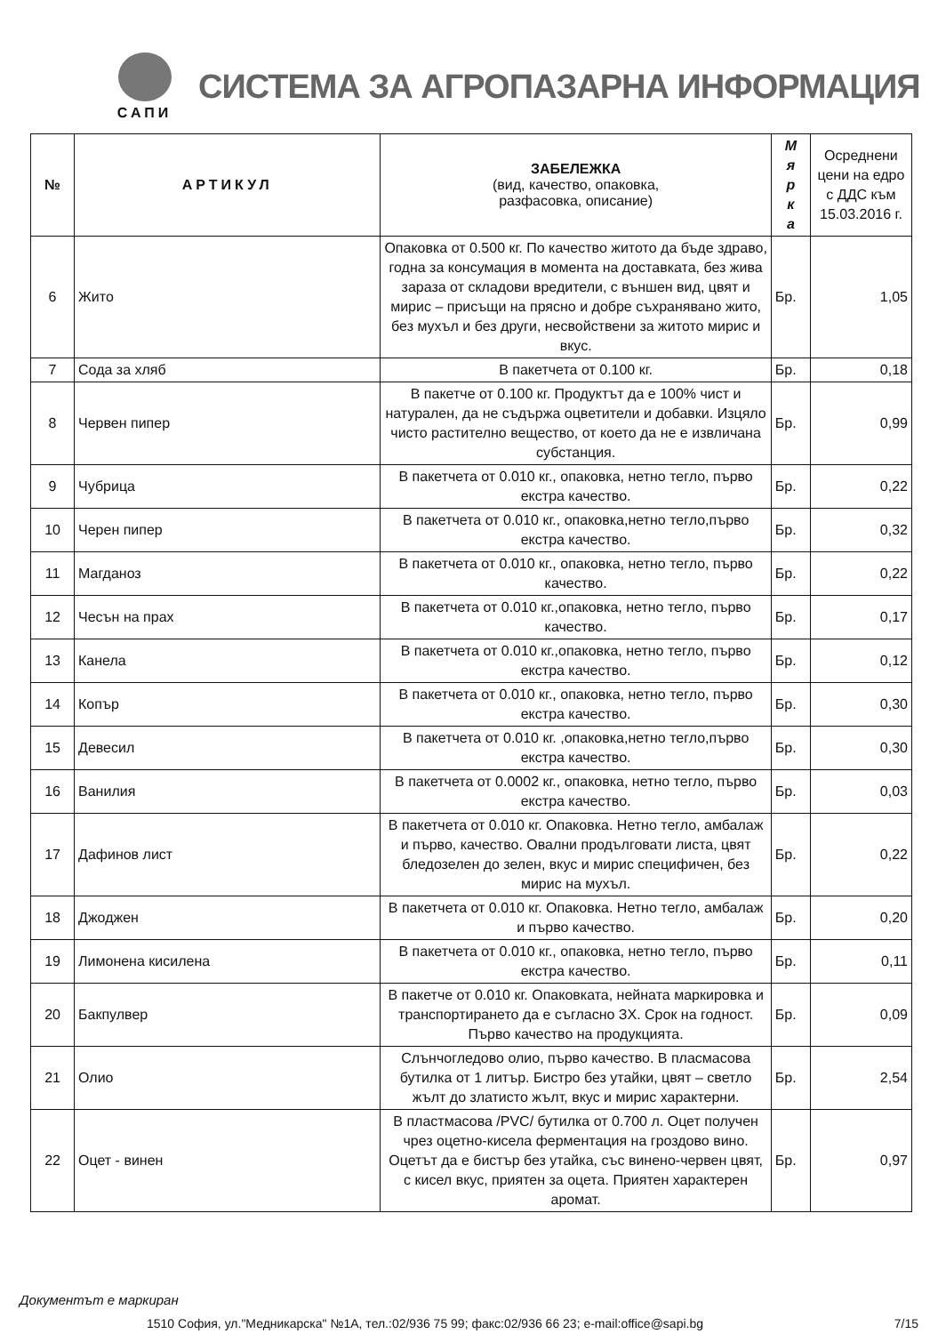САПИ
СИСТЕМА ЗА АГРОПАЗАРНА ИНФОРМАЦИЯ
| № | АРТИКУЛ | ЗАБЕЛЕЖКА (вид, качество, опаковка, разфасовка, описание) | М я р к а | Осреднени цени на едро с ДДС към 15.03.2016 г. |
| --- | --- | --- | --- | --- |
| 6 | Жито | Опаковка от 0.500 кг. По качество житото да бъде здраво, годна за консумация в момента на доставката, без жива зараза от складови вредители, с външен вид, цвят и мирис – присъщи на прясно и добре съхранявано жито, без мухъл и без други, несвойствени за житото мирис и вкус. | Бр. | 1,05 |
| 7 | Сода за хляб | В пакетчета от 0.100 кг. | Бр. | 0,18 |
| 8 | Червен пипер | В пакетче от 0.100 кг. Продуктът да е 100% чист и натурален, да не съдържа оцветители и добавки. Изцяло чисто растително вещество, от което да не е извличана субстанция. | Бр. | 0,99 |
| 9 | Чубрица | В пакетчета от 0.010 кг., опаковка, нетно тегло, първо екстра качество. | Бр. | 0,22 |
| 10 | Черен пипер | В пакетчета от 0.010 кг., опаковка,нетно тегло,първо екстра качество. | Бр. | 0,32 |
| 11 | Магданоз | В пакетчета от 0.010 кг., опаковка, нетно тегло, първо качество. | Бр. | 0,22 |
| 12 | Чесън на прах | В пакетчета от 0.010 кг.,опаковка, нетно тегло, първо качество. | Бр. | 0,17 |
| 13 | Канела | В пакетчета от 0.010 кг.,опаковка, нетно тегло, първо екстра качество. | Бр. | 0,12 |
| 14 | Копър | В пакетчета от 0.010 кг., опаковка, нетно тегло, първо екстра качество. | Бр. | 0,30 |
| 15 | Девесил | В пакетчета от 0.010 кг. ,опаковка,нетно тегло,първо екстра качество. | Бр. | 0,30 |
| 16 | Ванилия | В пакетчета от 0.0002 кг., опаковка, нетно тегло, първо екстра качество. | Бр. | 0,03 |
| 17 | Дафинов лист | В пакетчета от 0.010 кг. Опаковка. Нетно тегло, амбалаж и първо, качество. Овални продълговати листа, цвят бледозелен до зелен, вкус и мирис специфичен, без мирис на мухъл. | Бр. | 0,22 |
| 18 | Джоджен | В пакетчета от 0.010 кг. Опаковка. Нетно тегло, амбалаж и първо качество. | Бр. | 0,20 |
| 19 | Лимонена кисилена | В пакетчета от 0.010 кг., опаковка, нетно тегло, първо екстра качество. | Бр. | 0,11 |
| 20 | Бакпулвер | В пакетче от 0.010 кг. Опаковката, нейната маркировка и транспортирането да е съгласно ЗХ. Срок на годност. Първо качество на продукцията. | Бр. | 0,09 |
| 21 | Олио | Слънчогледово олио, първо качество. В пласмасова бутилка от 1 литър. Бистро без утайки, цвят – светло жълт до златисто жълт, вкус и мирис характерни. | Бр. | 2,54 |
| 22 | Оцет - винен | В пластмасова /PVC/ бутилка от 0.700 л. Оцет получен чрез оцетно-кисела ферментация на гроздово вино. Оцетът да е бистър без утайка, със винено-червен цвят, с кисел вкус, приятен за оцета. Приятен характерен аромат. | Бр. | 0,97 |
Документът е маркиран
1510 София, ул."Медникарска" №1А, тел.:02/936 75 99; факс:02/936 66 23; e-mail:office@sapi.bg 7/15